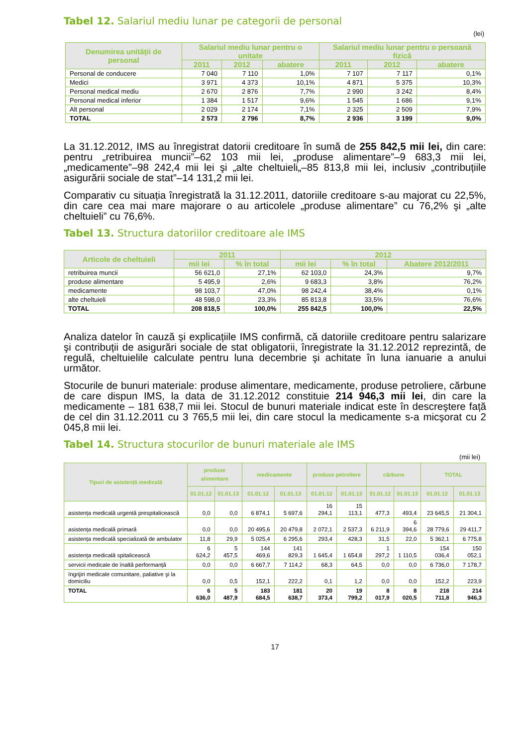Tabel 12. Salariul mediu lunar pe categorii de personal
(lei)
| Denumirea unității de personal | Salariul mediu lunar pentru o unitate | | | Salariul mediu lunar pentru o persoană fizică | | |
| --- | --- | --- | --- | --- | --- | --- |
| | 2011 | 2012 | abatere | 2011 | 2012 | abatere |
| Personal de conducere | 7 040 | 7 110 | 1,0% | 7 107 | 7 117 | 0,1% |
| Medici | 3 971 | 4 373 | 10,1% | 4 871 | 5 375 | 10,3% |
| Personal medical mediu | 2 670 | 2 876 | 7,7% | 2 990 | 3 242 | 8,4% |
| Personal medical inferior | 1 384 | 1 517 | 9,6% | 1 545 | 1 686 | 9,1% |
| Alt personal | 2 029 | 2 174 | 7,1% | 2 325 | 2 509 | 7,9% |
| TOTAL | 2 573 | 2 796 | 8,7% | 2 936 | 3 199 | 9,0% |
La 31.12.2012, IMS au înregistrat datorii creditoare în sumă de 255 842,5 mii lei, din care: pentru „retribuirea muncii”–62 103 mii lei, „produse alimentare”–9 683,3 mii lei, „medicamente”–98 242,4 mii lei şi „alte cheltuieli„–85 813,8 mii lei, inclusiv „contribuțiile asigurării sociale de stat”–14 131,2 mii lei.
Comparativ cu situația înregistrată la 31.12.2011, datoriile creditoare s-au majorat cu 22,5%, din care cea mai mare majorare o au articolele „produse alimentare” cu 76,2% şi „alte cheltuieli” cu 76,6%.
Tabel 13. Structura datoriilor creditoare ale IMS
| Articole de cheltuieli | 2011 | | 2012 | | |
| --- | --- | --- | --- | --- | --- |
| | mii lei | % în total | mii lei | % în total | Abatere 2012/2011 |
| retribuirea muncii | 56 621,0 | 27,1% | 62 103,0 | 24,3% | 9,7% |
| produse alimentare | 5 495,9 | 2,6% | 9 683,3 | 3,8% | 76,2% |
| medicamente | 98 103,7 | 47,0% | 98 242,4 | 38,4% | 0,1% |
| alte cheltuieli | 48 598,0 | 23,3% | 85 813,8 | 33,5% | 76,6% |
| TOTAL | 208 818,5 | 100,0% | 255 842,5 | 100,0% | 22,5% |
Analiza datelor în cauză şi explicațiile IMS confirmă, că datoriile creditoare pentru salarizare şi contribuții de asigurări sociale de stat obligatorii, înregistrate la 31.12.2012 reprezintă, de regulă, cheltuielile calculate pentru luna decembrie şi achitate în luna ianuarie a anului următor.
Stocurile de bunuri materiale: produse alimentare, medicamente, produse petroliere, cărbune de care dispun IMS, la data de 31.12.2012 constituie 214 946,3 mii lei, din care la medicamente – 181 638,7 mii lei. Stocul de bunuri materiale indicat este în descreştere față de cel din 31.12.2011 cu 3 765,5 mii lei, din care stocul la medicamente s-a micşorat cu 2 045,8 mii lei.
Tabel 14. Structura stocurilor de bunuri materiale ale IMS
(mii lei)
| Tipuri de asistență medicală | produse alimentare | | medicamente | | produse petroliere | | cărbune | | TOTAL | |
| --- | --- | --- | --- | --- | --- | --- | --- | --- | --- | --- |
| | 01.01.12 | 01.01.13 | 01.01.12 | 01.01.13 | 01.01.12 | 01.01.13 | 01.01.12 | 01.01.13 | 01.01.12 | 01.01.13 |
| asistența medicală urgentă prespitalicească | 0,0 | 0,0 | 6 874,1 | 5 697,6 | 16 294,1 | 15 113,1 | 477,3 | 493,4 | 23 645,5 | 21 304,1 |
| asistența medicală primară | 0,0 | 0,0 | 20 495,6 | 20 479,8 | 2 072,1 | 2 537,3 | 6 211,9 | 6 394,6 | 28 779,6 | 29 411,7 |
| asistența medicală specializată de ambulator | 11,8 | 29,9 | 5 025,4 | 6 295,6 | 293,4 | 428,3 | 31,5 | 22,0 | 5 362,1 | 6 775,8 |
| asistența medicală spitalicească | 6 624,2 | 5 457,5 | 144 469,6 | 141 829,3 | 1 645,4 | 1 654,8 | 1 297,2 | 1 110,5 | 154 036,4 | 150 052,1 |
| servicii medicale de înaltă performanță | 0,0 | 0,0 | 6 667,7 | 7 114,2 | 68,3 | 64,5 | 0,0 | 0,0 | 6 736,0 | 7 178,7 |
| îngrijiri medicale comunitare, paliative şi la domiciliu | 0,0 | 0,5 | 152,1 | 222,2 | 0,1 | 1,2 | 0,0 | 0,0 | 152,2 | 223,9 |
| TOTAL | 6 636,0 | 5 487,9 | 183 684,5 | 181 638,7 | 20 373,4 | 19 799,2 | 8 017,9 | 8 020,5 | 218 711,8 | 214 946,3 |
17